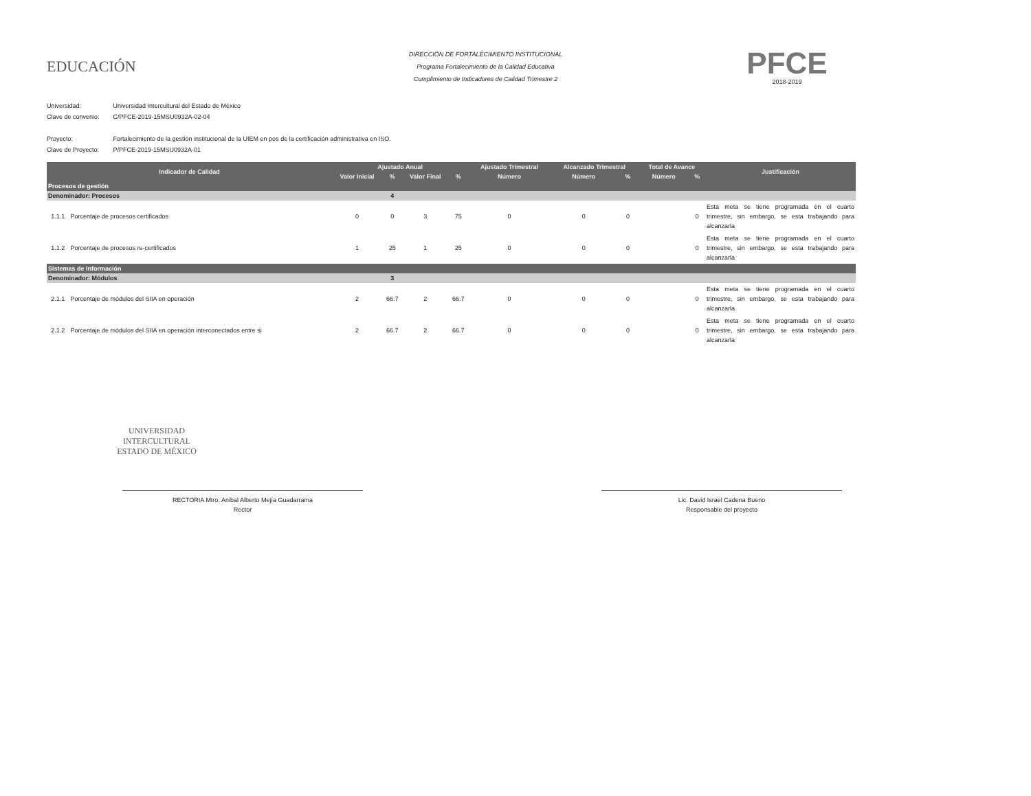EDUCACIÓN
DIRECCIÓN DE FORTALECIMIENTO INSTITUCIONAL
Programa Fortalecimiento de la Calidad Educativa
Cumplimiento de Indicadores de Calidad Trimestre 2
PFCE
2018-2019
Universidad: Universidad Intercultural del Estado de México
Clave de convenio: C/PFCE-2019-15MSU0932A-02-04
Proyecto: Fortalecimiento de la gestión institucional de la UIEM en pos de la certificación administrativa en ISO.
Clave de Proyecto: P/PFCE-2019-15MSU0932A-01
| Indicador de Calidad | | Ajustado Anual | | | | Ajustado Trimestral | Alcanzado Trimestral | | Total de Avance | | Justificación |
| --- | --- | --- | --- | --- | --- | --- | --- | --- | --- | --- | --- |
| | | Valor Inicial | % | Valor Final | % | Número | Número | % | Número | % | |
| Procesos de gestión | | | | | | | | | | | |
| Denominador: Procesos | | | 4 | | | | | | | | |
| 1.1.1 | Porcentaje de procesos certificados | 0 | 0 | 3 | 75 | 0 | 0 | 0 | | 0 | Esta meta se tiene programada en el cuarto trimestre, sin embargo, se esta trabajando para alcanzarla |
| 1.1.2 | Porcentaje de procesos re-certificados | 1 | 25 | 1 | 25 | 0 | 0 | 0 | | 0 | Esta meta se tiene programada en el cuarto trimestre, sin embargo, se esta trabajando para alcanzarla |
| Sistemas de Información | | | | | | | | | | | |
| Denominador: Módulos | | | 3 | | | | | | | | |
| 2.1.1 | Porcentaje de módulos del SIIA en operación | 2 | 66.7 | 2 | 66.7 | 0 | 0 | 0 | | 0 | Esta meta se tiene programada en el cuarto trimestre, sin embargo, se esta trabajando para alcanzarla |
| 2.1.2 | Porcentaje de módulos del SIIA en operación interconectados entre si | 2 | 66.7 | 2 | 66.7 | 0 | 0 | 0 | | 0 | Esta meta se tiene programada en el cuarto trimestre, sin embargo, se esta trabajando para alcanzarla |
UNIVERSIDAD INTERCULTURAL
ESTADO DE MÉXICO
RECTORIA Mtro. Anibal Alberto Mejía Guadarrama
Rector
Lic. David Israel Cadena Bueno
Responsable del proyecto